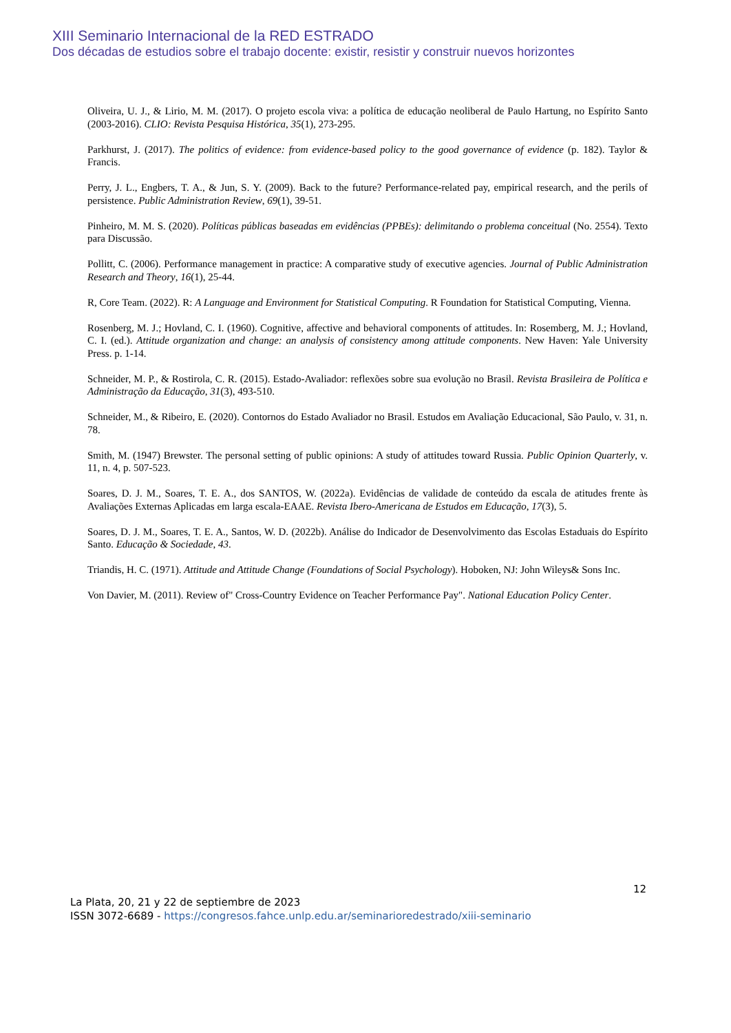XIII Seminario Internacional de la RED ESTRADO
Dos décadas de estudios sobre el trabajo docente: existir, resistir y construir nuevos horizontes
Oliveira, U. J., & Lirio, M. M. (2017). O projeto escola viva: a política de educação neoliberal de Paulo Hartung, no Espírito Santo (2003-2016). CLIO: Revista Pesquisa Histórica, 35(1), 273-295.
Parkhurst, J. (2017). The politics of evidence: from evidence-based policy to the good governance of evidence (p. 182). Taylor & Francis.
Perry, J. L., Engbers, T. A., & Jun, S. Y. (2009). Back to the future? Performance-related pay, empirical research, and the perils of persistence. Public Administration Review, 69(1), 39-51.
Pinheiro, M. M. S. (2020). Políticas públicas baseadas em evidências (PPBEs): delimitando o problema conceitual (No. 2554). Texto para Discussão.
Pollitt, C. (2006). Performance management in practice: A comparative study of executive agencies. Journal of Public Administration Research and Theory, 16(1), 25-44.
R, Core Team. (2022). R: A Language and Environment for Statistical Computing. R Foundation for Statistical Computing, Vienna.
Rosenberg, M. J.; Hovland, C. I. (1960). Cognitive, affective and behavioral components of attitudes. In: Rosemberg, M. J.; Hovland, C. I. (ed.). Attitude organization and change: an analysis of consistency among attitude components. New Haven: Yale University Press. p. 1-14.
Schneider, M. P., & Rostirola, C. R. (2015). Estado-Avaliador: reflexões sobre sua evolução no Brasil. Revista Brasileira de Política e Administração da Educação, 31(3), 493-510.
Schneider, M., & Ribeiro, E. (2020). Contornos do Estado Avaliador no Brasil. Estudos em Avaliação Educacional, São Paulo, v. 31, n. 78.
Smith, M. (1947) Brewster. The personal setting of public opinions: A study of attitudes toward Russia. Public Opinion Quarterly, v. 11, n. 4, p. 507-523.
Soares, D. J. M., Soares, T. E. A., dos SANTOS, W. (2022a). Evidências de validade de conteúdo da escala de atitudes frente às Avaliações Externas Aplicadas em larga escala-EAAE. Revista Ibero-Americana de Estudos em Educação, 17(3), 5.
Soares, D. J. M., Soares, T. E. A., Santos, W. D. (2022b). Análise do Indicador de Desenvolvimento das Escolas Estaduais do Espírito Santo. Educação & Sociedade, 43.
Triandis, H. C. (1971). Attitude and Attitude Change (Foundations of Social Psychology). Hoboken, NJ: John Wileys& Sons Inc.
Von Davier, M. (2011). Review of" Cross-Country Evidence on Teacher Performance Pay". National Education Policy Center.
12
La Plata, 20, 21 y 22 de septiembre de 2023
ISSN 3072-6689 - https://congresos.fahce.unlp.edu.ar/seminarioredestrado/xiii-seminario